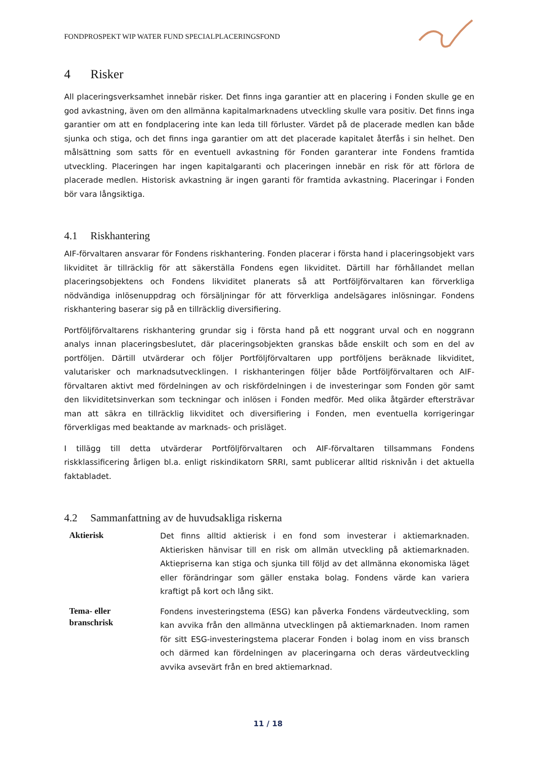FONDPROSPEKT WIP WATER FUND SPECIALPLACERINGSFOND
4 Risker
All placeringsverksamhet innebär risker. Det finns inga garantier att en placering i Fonden skulle ge en god avkastning, även om den allmänna kapitalmarknadens utveckling skulle vara positiv. Det finns inga garantier om att en fondplacering inte kan leda till förluster. Värdet på de placerade medlen kan både sjunka och stiga, och det finns inga garantier om att det placerade kapitalet återfås i sin helhet. Den målsättning som satts för en eventuell avkastning för Fonden garanterar inte Fondens framtida utveckling. Placeringen har ingen kapitalgaranti och placeringen innebär en risk för att förlora de placerade medlen. Historisk avkastning är ingen garanti för framtida avkastning. Placeringar i Fonden bör vara långsiktiga.
4.1 Riskhantering
AIF-förvaltaren ansvarar för Fondens riskhantering. Fonden placerar i första hand i placeringsobjekt vars likviditet är tillräcklig för att säkerställa Fondens egen likviditet. Därtill har förhållandet mellan placeringsobjektens och Fondens likviditet planerats så att Portföljförvaltaren kan förverkliga nödvändiga inlösenuppdrag och försäljningar för att förverkliga andelsägares inlösningar. Fondens riskhantering baserar sig på en tillräcklig diversifiering.
Portföljförvaltarens riskhantering grundar sig i första hand på ett noggrant urval och en noggrann analys innan placeringsbeslutet, där placeringsobjekten granskas både enskilt och som en del av portföljen. Därtill utvärderar och följer Portföljförvaltaren upp portföljens beräknade likviditet, valutarisker och marknadsutvecklingen. I riskhanteringen följer både Portföljförvaltaren och AIF-förvaltaren aktivt med fördelningen av och riskfördelningen i de investeringar som Fonden gör samt den likviditetsinverkan som teckningar och inlösen i Fonden medför. Med olika åtgärder eftersträvar man att säkra en tillräcklig likviditet och diversifiering i Fonden, men eventuella korrigeringar förverkligas med beaktande av marknads- och prisläget.
I tillägg till detta utvärderar Portföljförvaltaren och AIF-förvaltaren tillsammans Fondens riskklassificering årligen bl.a. enligt riskindikatorn SRRI, samt publicerar alltid risknivån i det aktuella faktabladet.
4.2 Sammanfattning av de huvudsakliga riskerna
| Aktierisk | Det finns alltid aktierisk i en fond som investerar i aktiemarknaden. Aktierisken hänvisar till en risk om allmän utveckling på aktiemarknaden. Aktiepriserna kan stiga och sjunka till följd av det allmänna ekonomiska läget eller förändringar som gäller enstaka bolag. Fondens värde kan variera kraftigt på kort och lång sikt. |
| Tema- eller branschrisk | Fondens investeringstema (ESG) kan påverka Fondens värdeutveckling, som kan avvika från den allmänna utvecklingen på aktiemarknaden. Inom ramen för sitt ESG-investeringstema placerar Fonden i bolag inom en viss bransch och därmed kan fördelningen av placeringarna och deras värdeutveckling avvika avsevärt från en bred aktiemarknad. |
11 / 18